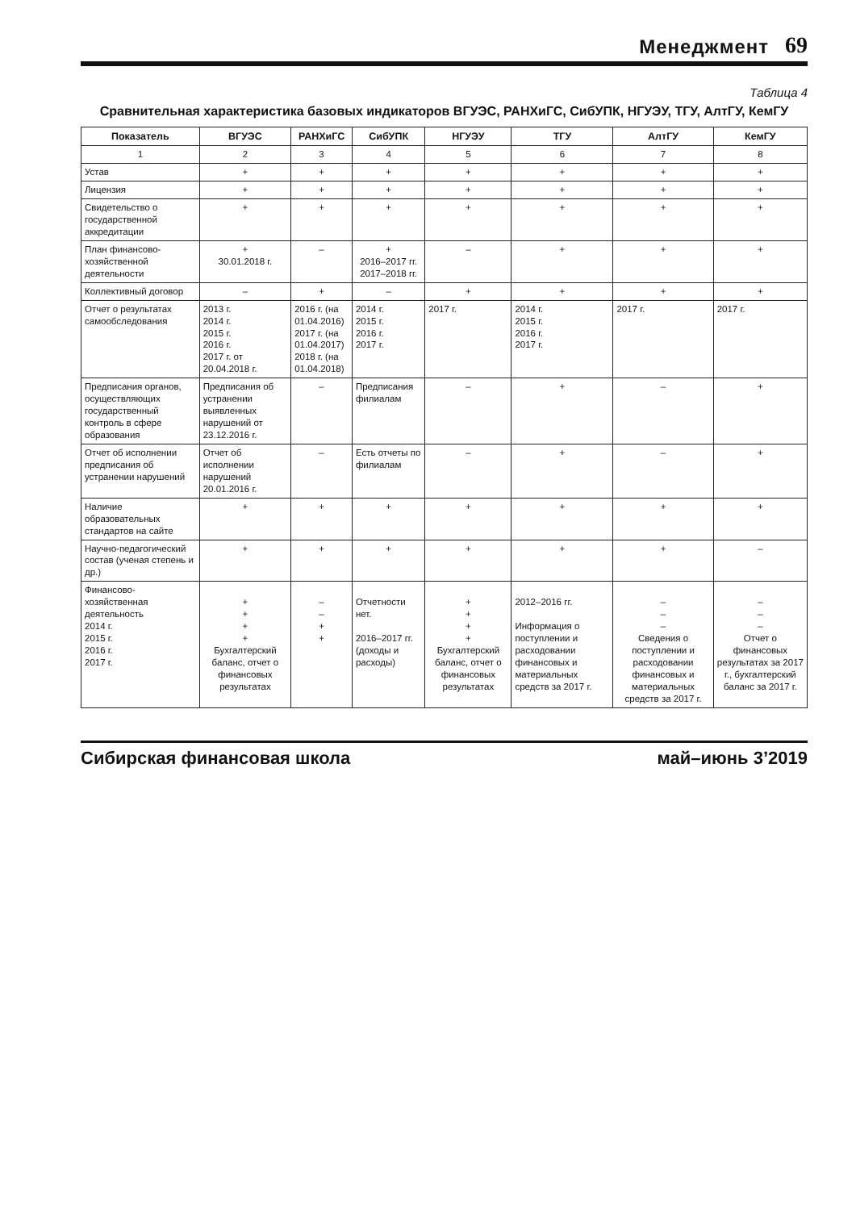Менеджмент 69
Таблица 4
Сравнительная характеристика базовых индикаторов ВГУЭС, РАНХиГС, СибУПК, НГУЭУ, ТГУ, АлтГУ, КемГУ
| Показатель | ВГУЭС | РАНХиГС | СибУПК | НГУЭУ | ТГУ | АлтГУ | КемГУ |
| --- | --- | --- | --- | --- | --- | --- | --- |
| 1 | 2 | 3 | 4 | 5 | 6 | 7 | 8 |
| Устав | + | + | + | + | + | + | + |
| Лицензия | + | + | + | + | + | + | + |
| Свидетельство о государственной аккредитации | + | + | + | + | + | + | + |
| План финансово-хозяйственной деятельности | + 30.01.2018 г. | – | + 2016–2017 гг. 2017–2018 гг. | – | + | + | + |
| Коллективный договор | – | + | – | + | + | + | + |
| Отчет о результатах самообследования | 2013 г. 2014 г. 2015 г. 2016 г. 2017 г. от 20.04.2018 г. | 2016 г. (на 01.04.2016) 2017 г. (на 01.04.2017) 2018 г. (на 01.04.2018) | 2014 г. 2015 г. 2016 г. 2017 г. | 2017 г. | 2014 г. 2015 г. 2016 г. 2017 г. | 2017 г. | 2017 г. |
| Предписания органов, осуществляющих государственный контроль в сфере образования | Предписания об устранении выявленных нарушений от 23.12.2016 г. | – | Предписания филиалам | – | + | – | + |
| Отчет об исполнении предписания об устранении нарушений | Отчет об исполнении нарушений 20.01.2016 г. | – | Есть отчеты по филиалам | – | + | – | + |
| Наличие образовательных стандартов на сайте | + | + | + | + | + | + | + |
| Научно-педагогический состав (ученая степень и др.) | + | + | + | + | + | + | – |
| Финансово-хозяйственная деятельность 2014 г. 2015 г. 2016 г. 2017 г. | + + + + Бухгалтерский баланс, отчет о финансовых результатах | – – + + | Отчетности нет. 2016–2017 гг. (доходы и расходы) | + + + + Бухгалтерский баланс, отчет о финансовых результатах | 2012–2016 гг. Информация о поступлении и расходовании финансовых и материальных средств за 2017 г. | – – – Сведения о поступлении и расходовании финансовых и материальных средств за 2017 г. | – – – Отчет о финансовых результатах за 2017 г., бухгалтерский баланс за 2017 г. |
Сибирская финансовая школа май–июнь 3’2019